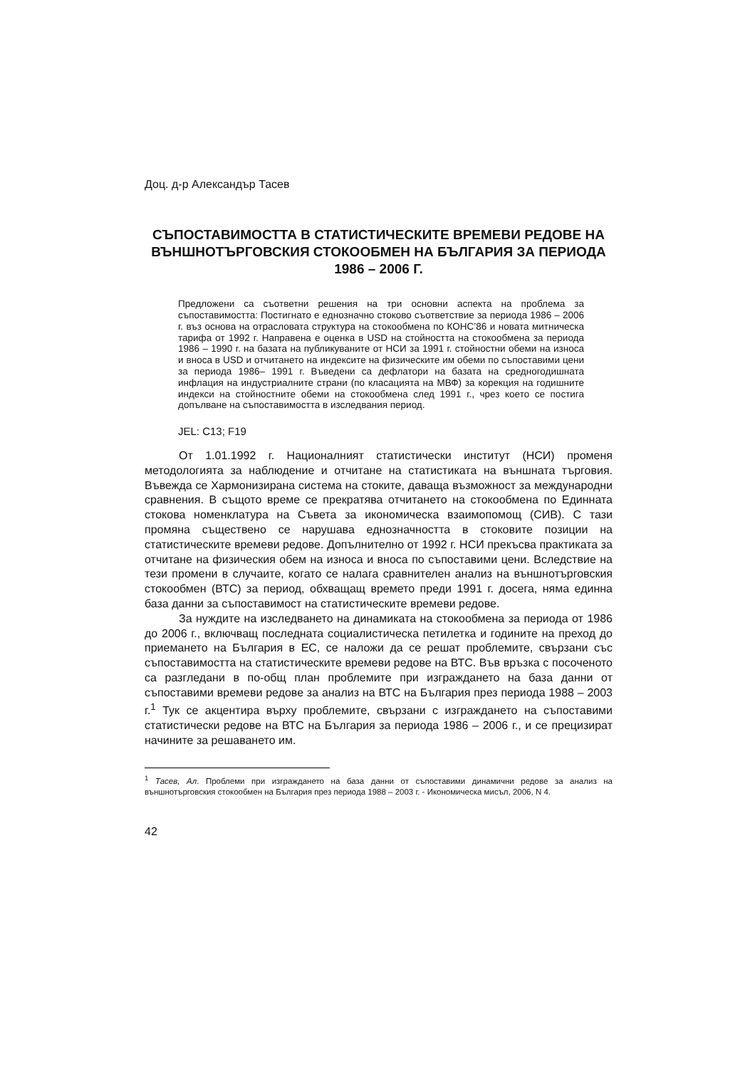Доц. д-р Александър Тасев
СЪПОСТАВИМОСТТА В СТАТИСТИЧЕСКИТЕ ВРЕМЕВИ РЕДОВЕ НА ВЪНШНОТЪРГОВСКИЯ СТОКООБМЕН НА БЪЛГАРИЯ ЗА ПЕРИОДА 1986 – 2006 Г.
Предложени са съответни решения на три основни аспекта на проблема за съпоставимостта: Постигнато е еднозначно стоково съответствие за периода 1986 – 2006 г. въз основа на отрасловата структура на стокообмена по КОНС’86 и новата митническа тарифа от 1992 г. Направена е оценка в USD на стойността на стокообмена за периода 1986 – 1990 г. на базата на публикуваните от НСИ за 1991 г. стойностни обеми на износа и вноса в USD и отчитането на индексите на физическите им обеми по съпоставими цени за периода 1986– 1991 г. Въведени са дефлатори на базата на средногодишната инфлация на индустриалните страни (по класацията на МВФ) за корекция на годишните индекси на стойностните обеми на стокообмена след 1991 г., чрез което се постига допълване на съпоставимостта в изследвания период.
JEL: C13; F19
От 1.01.1992 г. Националният статистически институт (НСИ) променя методологията за наблюдение и отчитане на статистиката на външната търговия. Въвежда се Хармонизирана система на стоките, даваща възможност за международни сравнения. В същото време се прекратява отчитането на стокообмена по Единната стокова номенклатура на Съвета за икономическа взаимопомощ (СИВ). С тази промяна съществено се нарушава еднозначността в стоковите позиции на статистическите времеви редове. Допълнително от 1992 г. НСИ прекъсва практиката за отчитане на физическия обем на износа и вноса по съпоставими цени. Вследствие на тези промени в случаите, когато се налага сравнителен анализ на външнотърговския стокообмен (ВТС) за период, обхващащ времето преди 1991 г. досега, няма единна база данни за съпоставимост на статистическите времеви редове.
За нуждите на изследването на динамиката на стокообмена за периода от 1986 до 2006 г., включващ последната социалистическа петилетка и годините на преход до приемането на България в ЕС, се наложи да се решат проблемите, свързани със съпоставимостта на статистическите времеви редове на ВТС. Във връзка с посоченото са разгледани в по-общ план проблемите при изграждането на база данни от съпоставими времеви редове за анализ на ВТС на България през периода 1988 – 2003 г.<sup>1</sup> Тук се акцентира върху проблемите, свързани с изграждането на съпоставими статистически редове на ВТС на България за периода 1986 – 2006 г., и се прецизират начините за решаването им.
<sup>1</sup> Тасев, Ал. Проблеми при изграждането на база данни от съпоставими динамични редове за анализ на външнотърговския стокообмен на България през периода 1988 – 2003 г. - Икономическа мисъл, 2006, N 4.
42